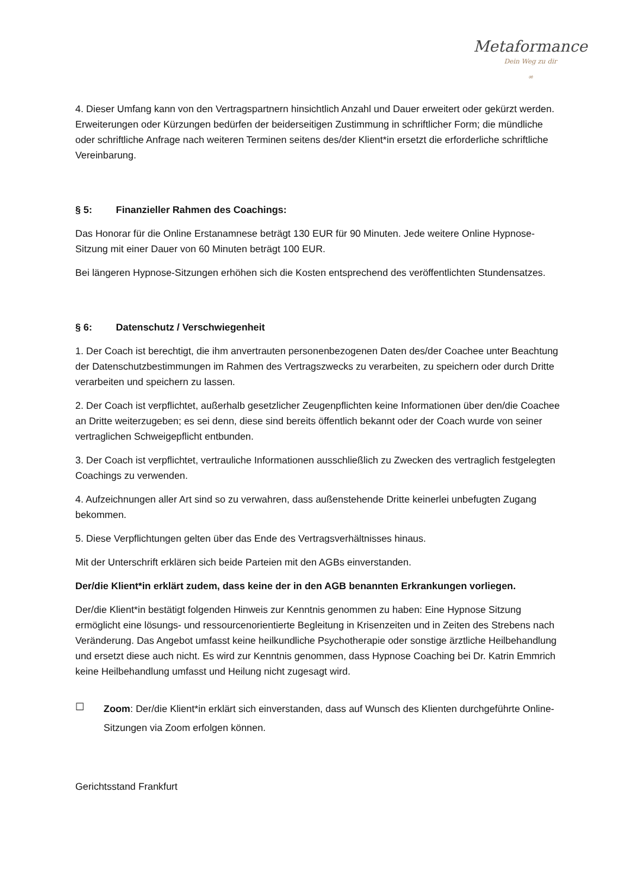Metaformance
Dein Weg zu dir
∞
4. Dieser Umfang kann von den Vertragspartnern hinsichtlich Anzahl und Dauer erweitert oder gekürzt werden. Erweiterungen oder Kürzungen bedürfen der beiderseitigen Zustimmung in schriftlicher Form; die mündliche oder schriftliche Anfrage nach weiteren Terminen seitens des/der Klient*in ersetzt die erforderliche schriftliche Vereinbarung.
§ 5: Finanzieller Rahmen des Coachings:
Das Honorar für die Online Erstanamnese beträgt 130 EUR für 90 Minuten. Jede weitere Online Hypnose-Sitzung mit einer Dauer von 60 Minuten beträgt 100 EUR.
Bei längeren Hypnose-Sitzungen erhöhen sich die Kosten entsprechend des veröffentlichten Stundensatzes.
§ 6: Datenschutz / Verschwiegenheit
1. Der Coach ist berechtigt, die ihm anvertrauten personenbezogenen Daten des/der Coachee unter Beachtung der Datenschutzbestimmungen im Rahmen des Vertragszwecks zu verarbeiten, zu speichern oder durch Dritte verarbeiten und speichern zu lassen.
2. Der Coach ist verpflichtet, außerhalb gesetzlicher Zeugenpflichten keine Informationen über den/die Coachee an Dritte weiterzugeben; es sei denn, diese sind bereits öffentlich bekannt oder der Coach wurde von seiner vertraglichen Schweigepflicht entbunden.
3. Der Coach ist verpflichtet, vertrauliche Informationen ausschließlich zu Zwecken des vertraglich festgelegten Coachings zu verwenden.
4. Aufzeichnungen aller Art sind so zu verwahren, dass außenstehende Dritte keinerlei unbefugten Zugang bekommen.
5. Diese Verpflichtungen gelten über das Ende des Vertragsverhältnisses hinaus.
Mit der Unterschrift erklären sich beide Parteien mit den AGBs einverstanden.
Der/die Klient*in erklärt zudem, dass keine der in den AGB benannten Erkrankungen vorliegen.
Der/die Klient*in bestätigt folgenden Hinweis zur Kenntnis genommen zu haben: Eine Hypnose Sitzung ermöglicht eine lösungs- und ressourcenorientierte Begleitung in Krisenzeiten und in Zeiten des Strebens nach Veränderung. Das Angebot umfasst keine heilkundliche Psychotherapie oder sonstige ärztliche Heilbehandlung und ersetzt diese auch nicht. Es wird zur Kenntnis genommen, dass Hypnose Coaching bei Dr. Katrin Emmrich keine Heilbehandlung umfasst und Heilung nicht zugesagt wird.
☐
Zoom: Der/die Klient*in erklärt sich einverstanden, dass auf Wunsch des Klienten durchgeführte Online-Sitzungen via Zoom erfolgen können.
Gerichtsstand Frankfurt